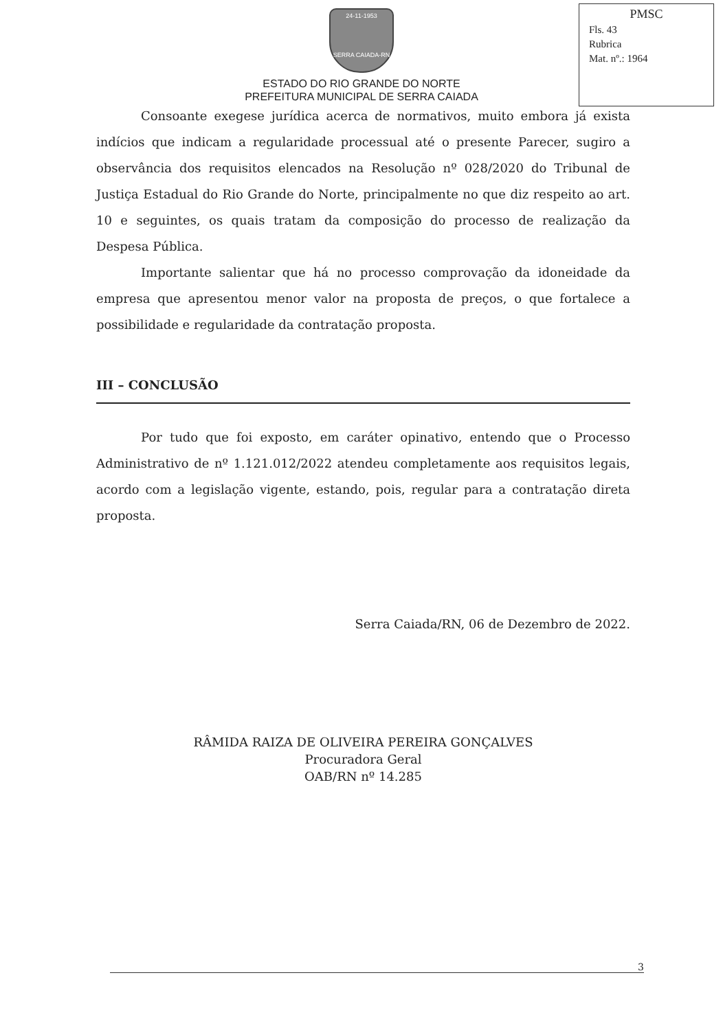PMSC
Fls. 43
Rubrica
Mat. nº.: 1964
24-11-1953
SERRA CAIADA-RN
ESTADO DO RIO GRANDE DO NORTE
PREFEITURA MUNICIPAL DE SERRA CAIADA
Consoante exegese jurídica acerca de normativos, muito embora já exista indícios que indicam a regularidade processual até o presente Parecer, sugiro a observância dos requisitos elencados na Resolução nº 028/2020 do Tribunal de Justiça Estadual do Rio Grande do Norte, principalmente no que diz respeito ao art. 10 e seguintes, os quais tratam da composição do processo de realização da Despesa Pública.
Importante salientar que há no processo comprovação da idoneidade da empresa que apresentou menor valor na proposta de preços, o que fortalece a possibilidade e regularidade da contratação proposta.
III – CONCLUSÃO
Por tudo que foi exposto, em caráter opinativo, entendo que o Processo Administrativo de nº 1.121.012/2022 atendeu completamente aos requisitos legais, acordo com a legislação vigente, estando, pois, regular para a contratação direta proposta.
Serra Caiada/RN, 06 de Dezembro de 2022.
RÂMIDA RAIZA DE OLIVEIRA PEREIRA GONÇALVES
Procuradora Geral
OAB/RN nº 14.285
3